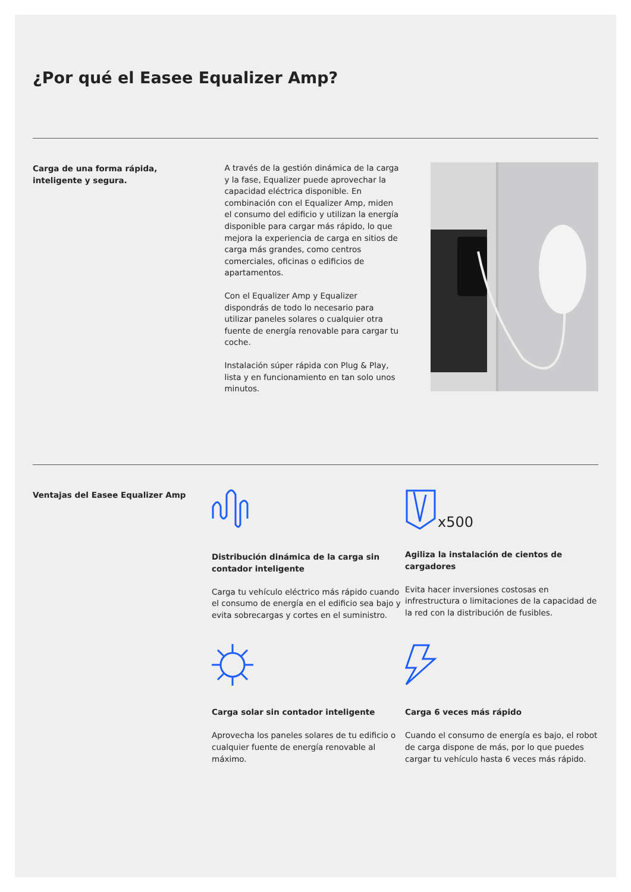¿Por qué el Easee Equalizer Amp?
Carga de una forma rápida,
inteligente y segura.
A través de la gestión dinámica de la carga y la fase, Equalizer puede aprovechar la capacidad eléctrica disponible. En combinación con el Equalizer Amp, miden el consumo del edificio y utilizan la energía disponible para cargar más rápido, lo que mejora la experiencia de carga en sitios de carga más grandes, como centros comerciales, oficinas o edificios de apartamentos.
Con el Equalizer Amp y Equalizer dispondrás de todo lo necesario para utilizar paneles solares o cualquier otra fuente de energía renovable para cargar tu coche.
Instalación súper rápida con Plug & Play, lista y en funcionamiento en tan solo unos minutos.
Ventajas del Easee Equalizer Amp
Distribución dinámica de la carga sin contador inteligente
Carga tu vehículo eléctrico más rápido cuando el consumo de energía en el edificio sea bajo y evita sobrecargas y cortes en el suministro.
x500
Agiliza la instalación de cientos de cargadores
Evita hacer inversiones costosas en infrestructura o limitaciones de la capacidad de la red con la distribución de fusibles.
Carga solar sin contador inteligente
Aprovecha los paneles solares de tu edificio o cualquier fuente de energía renovable al máximo.
Carga 6 veces más rápido
Cuando el consumo de energía es bajo, el robot de carga dispone de más, por lo que puedes cargar tu vehículo hasta 6 veces más rápido.